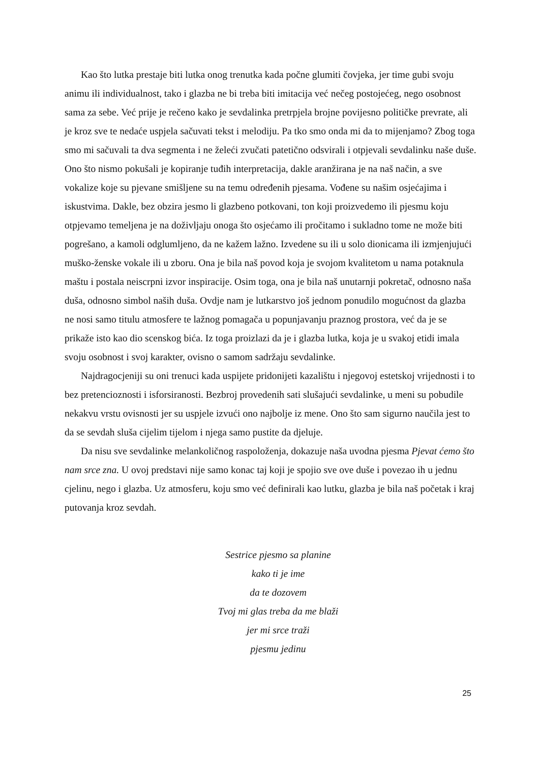Kao što lutka prestaje biti lutka onog trenutka kada počne glumiti čovjeka, jer time gubi svoju animu ili individualnost, tako i glazba ne bi treba biti imitacija već nečeg postojećeg, nego osobnost sama za sebe. Već prije je rečeno kako je sevdalinka pretrpjela brojne povijesno političke prevrate, ali je kroz sve te nedaće uspjela sačuvati tekst i melodiju. Pa tko smo onda mi da to mijenjamo? Zbog toga smo mi sačuvali ta dva segmenta i ne želeći zvučati patetično odsvirali i otpjevali sevdalinku naše duše. Ono što nismo pokušali je kopiranje tuđih interpretacija, dakle aranžirana je na naš način, a sve vokalize koje su pjevane smišljene su na temu određenih pjesama. Vođene su našim osjećajima i iskustvima. Dakle, bez obzira jesmo li glazbeno potkovani, ton koji proizvedemo ili pjesmu koju otpjevamo temeljena je na doživljaju onoga što osjećamo ili pročitamo i sukladno tome ne može biti pogrešano, a kamoli odglumljeno, da ne kažem lažno. Izvedene su ili u solo dionicama ili izmjenjujući muško-ženske vokale ili u zboru. Ona je bila naš povod koja je svojom kvalitetom u nama potaknula maštu i postala neiscrpni izvor inspiracije. Osim toga, ona je bila naš unutarnji pokretač, odnosno naša duša, odnosno simbol naših duša. Ovdje nam je lutkarstvo još jednom ponudilo mogućnost da glazba ne nosi samo titulu atmosfere te lažnog pomagača u popunjavanju praznog prostora, već da je se prikaže isto kao dio scenskog bića. Iz toga proizlazi da je i glazba lutka, koja je u svakoj etidi imala svoju osobnost i svoj karakter, ovisno o samom sadržaju sevdalinke.
Najdragocjeniji su oni trenuci kada uspijete pridonijeti kazalištu i njegovoj estetskoj vrijednosti i to bez pretencioznosti i isforsiranosti. Bezbroj provedenih sati slušajući sevdalinke, u meni su pobudile nekakvu vrstu ovisnosti jer su uspjele izvući ono najbolje iz mene. Ono što sam sigurno naučila jest to da se sevdah sluša cijelim tijelom i njega samo pustite da djeluje.
Da nisu sve sevdalinke melankoličnog raspoloženja, dokazuje naša uvodna pjesma Pjevat ćemo što nam srce zna. U ovoj predstavi nije samo konac taj koji je spojio sve ove duše i povezao ih u jednu cjelinu, nego i glazba. Uz atmosferu, koju smo već definirali kao lutku, glazba je bila naš početak i kraj putovanja kroz sevdah.
Sestrice pjesmo sa planine
kako ti je ime
da te dozovem
Tvoj mi glas treba da me blaži
jer mi srce traži
pjesmu jedinu
25